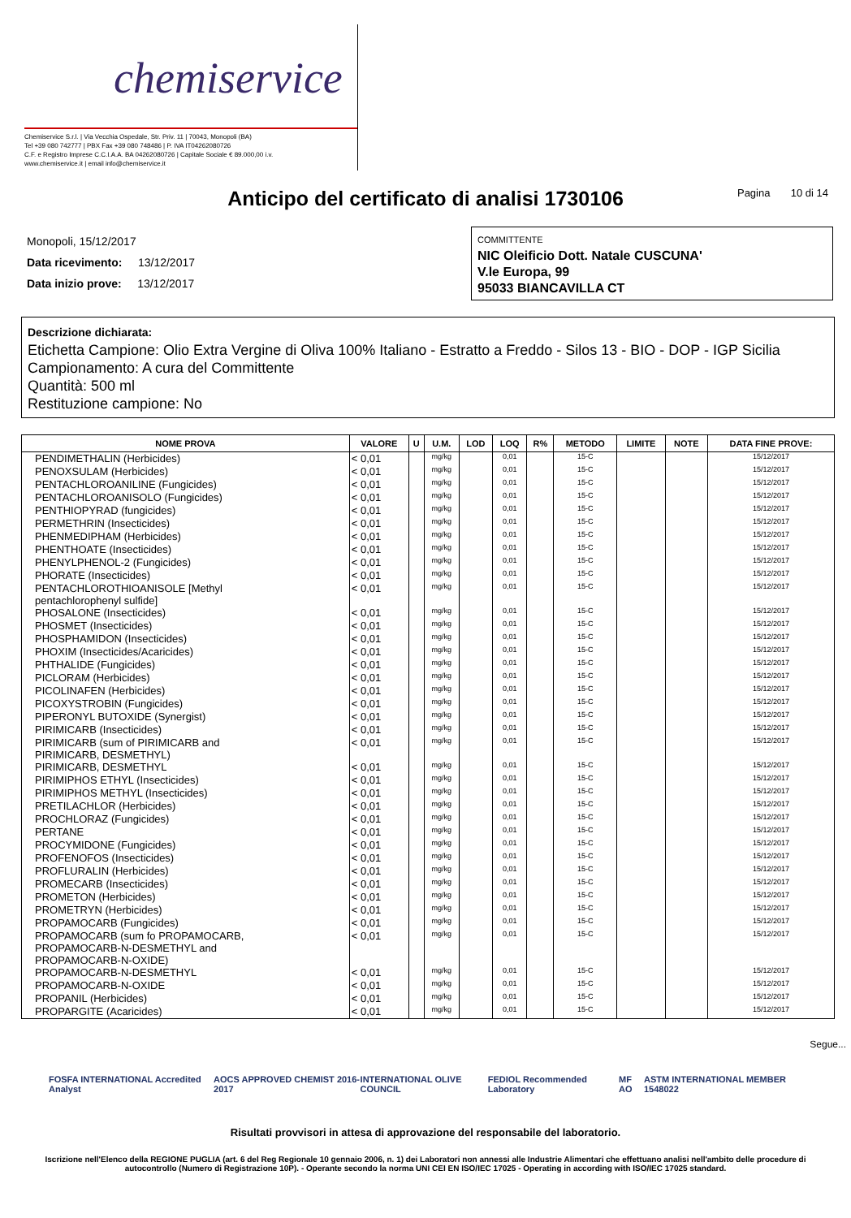chemiservice
Chemiservice S.r.l. | Via Vecchia Ospedale, Str. Priv. 11 | 70043, Monopoli (BA)
Tel +39 080 742777 | PBX Fax +39 080 748486 | P. IVA IT04262080726
C.F. e Registro Imprese C.C.I.A.A. BA 04262080726 | Capitale Sociale € 89.000,00 i.v.
www.chemiservice.it | email info@chemiservice.it
Anticipo del certificato di analisi 1730106
Pagina 10 di 14
Monopoli, 15/12/2017
Data ricevimento: 13/12/2017
Data inizio prove: 13/12/2017
COMMITTENTE
NIC Oleificio Dott. Natale CUSCUNA'
V.le Europa, 99
95033 BIANCAVILLA CT
Descrizione dichiarata:
Etichetta Campione: Olio Extra Vergine di Oliva 100% Italiano - Estratto a Freddo - Silos 13 - BIO - DOP - IGP Sicilia
Campionamento: A cura del Committente
Quantità: 500 ml
Restituzione campione: No
| NOME PROVA | VALORE | U | U.M. | LOD | LOQ | R% | METODO | LIMITE | NOTE | DATA FINE PROVE: |
| --- | --- | --- | --- | --- | --- | --- | --- | --- | --- | --- |
| PENDIMETHALIN (Herbicides) | < 0,01 | | mg/kg | | 0,01 | | 15-C | | | 15/12/2017 |
| PENOXSULAM (Herbicides) | < 0,01 | | mg/kg | | 0,01 | | 15-C | | | 15/12/2017 |
| PENTACHLOROANILINE (Fungicides) | < 0,01 | | mg/kg | | 0,01 | | 15-C | | | 15/12/2017 |
| PENTACHLOROANISOLO (Fungicides) | < 0,01 | | mg/kg | | 0,01 | | 15-C | | | 15/12/2017 |
| PENTHIOPYRAD (fungicides) | < 0,01 | | mg/kg | | 0,01 | | 15-C | | | 15/12/2017 |
| PERMETHRIN (Insecticides) | < 0,01 | | mg/kg | | 0,01 | | 15-C | | | 15/12/2017 |
| PHENMEDIPHAM (Herbicides) | < 0,01 | | mg/kg | | 0,01 | | 15-C | | | 15/12/2017 |
| PHENTHOATE (Insecticides) | < 0,01 | | mg/kg | | 0,01 | | 15-C | | | 15/12/2017 |
| PHENYLPHENOL-2 (Fungicides) | < 0,01 | | mg/kg | | 0,01 | | 15-C | | | 15/12/2017 |
| PHORATE (Insecticides) | < 0,01 | | mg/kg | | 0,01 | | 15-C | | | 15/12/2017 |
| PENTACHLOROTHIOANISOLE [Methyl pentachlorophenyl sulfide] | < 0,01 | | mg/kg | | 0,01 | | 15-C | | | 15/12/2017 |
| PHOSALONE (Insecticides) | < 0,01 | | mg/kg | | 0,01 | | 15-C | | | 15/12/2017 |
| PHOSMET (Insecticides) | < 0,01 | | mg/kg | | 0,01 | | 15-C | | | 15/12/2017 |
| PHOSPHAMIDON (Insecticides) | < 0,01 | | mg/kg | | 0,01 | | 15-C | | | 15/12/2017 |
| PHOXIM (Insecticides/Acaricides) | < 0,01 | | mg/kg | | 0,01 | | 15-C | | | 15/12/2017 |
| PHTHALIDE (Fungicides) | < 0,01 | | mg/kg | | 0,01 | | 15-C | | | 15/12/2017 |
| PICLORAM (Herbicides) | < 0,01 | | mg/kg | | 0,01 | | 15-C | | | 15/12/2017 |
| PICOLINAFEN (Herbicides) | < 0,01 | | mg/kg | | 0,01 | | 15-C | | | 15/12/2017 |
| PICOXYSTROBIN (Fungicides) | < 0,01 | | mg/kg | | 0,01 | | 15-C | | | 15/12/2017 |
| PIPERONYL BUTOXIDE (Synergist) | < 0,01 | | mg/kg | | 0,01 | | 15-C | | | 15/12/2017 |
| PIRIMICARB (Insecticides) | < 0,01 | | mg/kg | | 0,01 | | 15-C | | | 15/12/2017 |
| PIRIMICARB (sum of PIRIMICARB and PIRIMICARB, DESMETHYL) | < 0,01 | | mg/kg | | 0,01 | | 15-C | | | 15/12/2017 |
| PIRIMICARB, DESMETHYL | < 0,01 | | mg/kg | | 0,01 | | 15-C | | | 15/12/2017 |
| PIRIMIPHOS ETHYL (Insecticides) | < 0,01 | | mg/kg | | 0,01 | | 15-C | | | 15/12/2017 |
| PIRIMIPHOS METHYL (Insecticides) | < 0,01 | | mg/kg | | 0,01 | | 15-C | | | 15/12/2017 |
| PRETILACHLOR (Herbicides) | < 0,01 | | mg/kg | | 0,01 | | 15-C | | | 15/12/2017 |
| PROCHLORAZ (Fungicides) | < 0,01 | | mg/kg | | 0,01 | | 15-C | | | 15/12/2017 |
| PERTANE | < 0,01 | | mg/kg | | 0,01 | | 15-C | | | 15/12/2017 |
| PROCYMIDONE (Fungicides) | < 0,01 | | mg/kg | | 0,01 | | 15-C | | | 15/12/2017 |
| PROFENOFOS (Insecticides) | < 0,01 | | mg/kg | | 0,01 | | 15-C | | | 15/12/2017 |
| PROFLURALIN (Herbicides) | < 0,01 | | mg/kg | | 0,01 | | 15-C | | | 15/12/2017 |
| PROMECARB (Insecticides) | < 0,01 | | mg/kg | | 0,01 | | 15-C | | | 15/12/2017 |
| PROMETON (Herbicides) | < 0,01 | | mg/kg | | 0,01 | | 15-C | | | 15/12/2017 |
| PROMETRYN (Herbicides) | < 0,01 | | mg/kg | | 0,01 | | 15-C | | | 15/12/2017 |
| PROPAMOCARB (Fungicides) | < 0,01 | | mg/kg | | 0,01 | | 15-C | | | 15/12/2017 |
| PROPAMOCARB (sum fo PROPAMOCARB, PROPAMOCARB-N-DESMETHYL and PROPAMOCARB-N-OXIDE) | < 0,01 | | mg/kg | | 0,01 | | 15-C | | | 15/12/2017 |
| PROPAMOCARB-N-DESMETHYL | < 0,01 | | mg/kg | | 0,01 | | 15-C | | | 15/12/2017 |
| PROPAMOCARB-N-OXIDE | < 0,01 | | mg/kg | | 0,01 | | 15-C | | | 15/12/2017 |
| PROPANIL (Herbicides) | < 0,01 | | mg/kg | | 0,01 | | 15-C | | | 15/12/2017 |
| PROPARGITE (Acaricides) | < 0,01 | | mg/kg | | 0,01 | | 15-C | | | 15/12/2017 |
Segue...
FOSFA INTERNATIONAL Accredited Analyst AOCS APPROVED CHEMIST 2016-2017 INTERNATIONAL OLIVE COUNCIL FEDIOL Recommended Laboratory MF AO ASTM INTERNATIONAL MEMBER 1548022
Risultati provvisori in attesa di approvazione del responsabile del laboratorio.
Iscrizione nell'Elenco della REGIONE PUGLIA (art. 6 del Reg Regionale 10 gennaio 2006, n. 1) dei Laboratori non annessi alle Industrie Alimentari che effettuano analisi nell'ambito delle procedure di autocontrollo (Numero di Registrazione 10P). - Operante secondo la norma UNI CEI EN ISO/IEC 17025 - Operating in according with ISO/IEC 17025 standard.